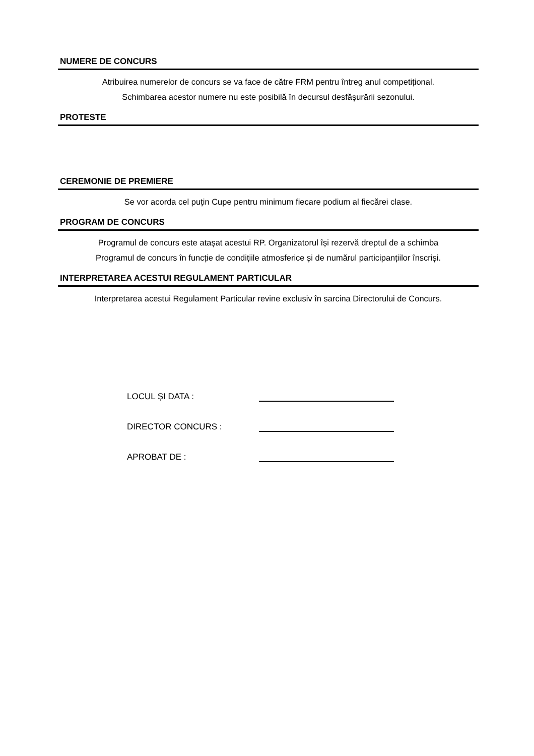NUMERE DE CONCURS
Atribuirea numerelor de concurs se va face de către FRM pentru întreg anul competițional.
Schimbarea acestor numere nu este posibilă în decursul desfășurării sezonului.
PROTESTE
CEREMONIE DE PREMIERE
Se vor acorda cel puțin Cupe pentru minimum fiecare podium al fiecărei clase.
PROGRAM DE CONCURS
Programul de concurs este atașat acestui RP. Organizatorul își rezervă dreptul de a schimba
Programul de concurs în funcție de condițiile atmosferice și de numărul participanțiilor înscriși.
INTERPRETAREA ACESTUI REGULAMENT PARTICULAR
Interpretarea acestui Regulament Particular revine exclusiv în sarcina Directorului de Concurs.
LOCUL ȘI DATA :
DIRECTOR CONCURS :
APROBAT DE :